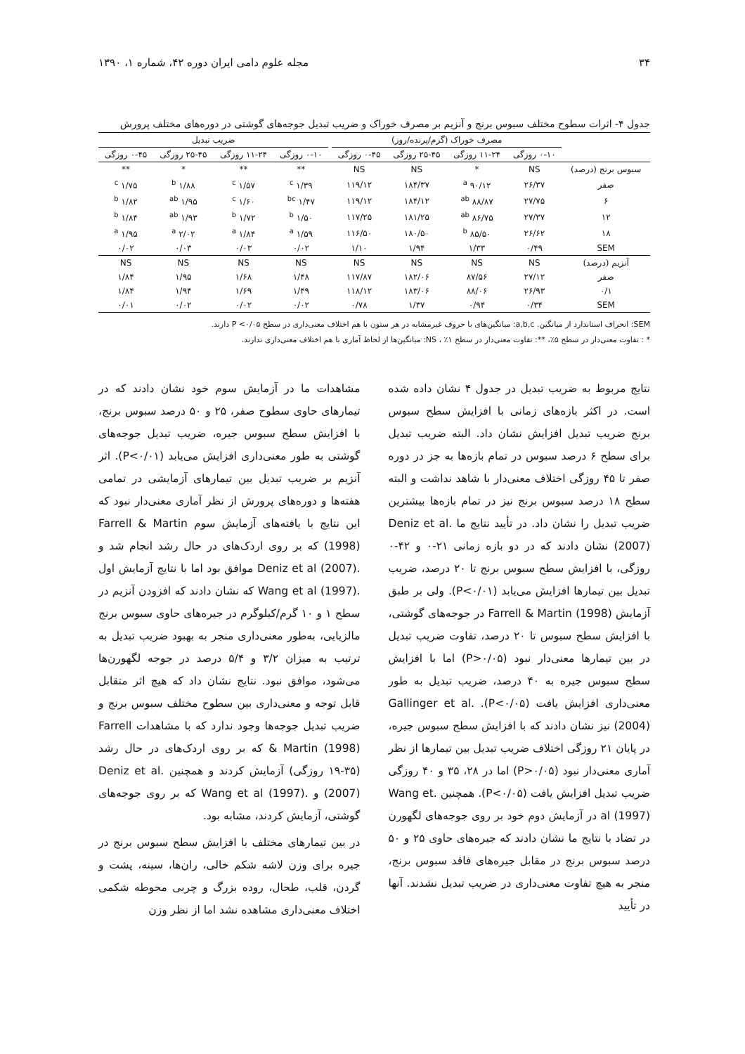۳۴ مجله علوم دامی ایران دوره ۴۲، شماره ۱، ۱۳۹۰
جدول ۴- اثرات سطوح مختلف سبوس برنج و آنزیم بر مصرف خوراک و ضریب تبدیل جوجه‌های گوشتی در دوره‌های مختلف پرورش
| | مصرف خوراک (گرم/پرنده/روز) | | | | | ضریب تبدیل | | | |
| --- | --- | --- | --- | --- | --- | --- | --- | --- | --- |
| | ۰-۱۰ روزگی | ۱۱-۲۴ روزگی | ۲۵-۴۵ روزگی | ۰-۴۵ روزگی | | ۰-۱۰ روزگی | ۱۱-۲۴ روزگی | ۲۵-۴۵ روزگی | ۰-۴۵ روزگی |
| سبوس برنج (درصد) | NS | * | NS | NS | | ** | ** | * | ** |
| صفر | ۲۶/۳۷ | ۹۰/۱۲ <sup>a</sup> | ۱۸۴/۳۷ | ۱۱۹/۱۲ | | ۱/۳۹ <sup>c</sup> | ۱/۵۷ <sup>c</sup> | ۱/۸۸ <sup>b</sup> | ۱/۷۵ <sup>c</sup> |
| ۶ | ۲۷/۷۵ | ۸۸/۸۷ <sup>ab</sup> | ۱۸۴/۱۲ | ۱۱۹/۱۲ | | ۱/۴۷ <sup>bc</sup> | ۱/۶۰ <sup>c</sup> | ۱/۹۵ <sup>ab</sup> | ۱/۸۲ <sup>b</sup> |
| ۱۲ | ۲۷/۳۷ | ۸۶/۷۵ <sup>ab</sup> | ۱۸۱/۲۵ | ۱۱۷/۲۵ | | ۱/۵۰ <sup>b</sup> | ۱/۷۲ <sup>b</sup> | ۱/۹۳ <sup>ab</sup> | ۱/۸۴ <sup>b</sup> |
| ۱۸ | ۲۶/۶۲ | ۸۵/۵۰ <sup>b</sup> | ۱۸۰/۵۰ | ۱۱۶/۵۰ | | ۱/۵۹ <sup>a</sup> | ۱/۸۴ <sup>a</sup> | ۲/۰۲ <sup>a</sup> | ۱/۹۵ <sup>a</sup> |
| SEM | ۰/۴۹ | ۱/۳۳ | ۱/۹۴ | ۱/۱۰ | | ۰/۰۲ | ۰/۰۳ | ۰/۰۳ | ۰/۰۲ |
| آنزیم (درصد) | NS | NS | NS | NS | | NS | NS | NS | NS |
| صفر | ۲۷/۱۲ | ۸۷/۵۶ | ۱۸۲/۰۶ | ۱۱۷/۸۷ | | ۱/۴۸ | ۱/۶۸ | ۱/۹۵ | ۱/۸۴ |
| ۰/۱ | ۲۶/۹۳ | ۸۸/۰۶ | ۱۸۳/۰۶ | ۱۱۸/۱۲ | | ۱/۴۹ | ۱/۶۹ | ۱/۹۴ | ۱/۸۴ |
| SEM | ۰/۳۴ | ۰/۹۴ | ۱/۳۷ | ۰/۷۸ | | ۰/۰۲ | ۰/۰۲ | ۰/۰۲ | ۰/۰۱ |
SEM: انحراف استاندارد از میانگین. a,b,c: میانگین‌های با حروف غیرمشابه در هر ستون با هم اختلاف معنی‌داری در سطح P <۰/۰۵ دارند.
* : تفاوت معنی‌دار در سطح ۵٪، **: تفاوت معنی‌دار در سطح ۱٪ ، NS: میانگین‌ها از لحاظ آماری با هم اختلاف معنی‌داری ندارند.
نتایج مربوط به ضریب تبدیل در جدول ۴ نشان داده شده است. در اکثر بازه‌های زمانی با افزایش سطح سبوس برنج ضریب تبدیل افزایش نشان داد. البته ضریب تبدیل برای سطح ۶ درصد سبوس در تمام بازه‌ها به جز در دوره صفر تا ۴۵ روزگی اختلاف معنی‌دار با شاهد نداشت و البته سطح ۱۸ درصد سبوس برنج نیز در تمام بازه‌ها بیشترین ضریب تبدیل را نشان داد. در تأیید نتایج ما .Deniz et al (2007) نشان دادند که در دو بازه زمانی ۲۱-۰ و ۴۲-۰ روزگی، با افزایش سطح سبوس برنج تا ۲۰ درصد، ضریب تبدیل بین تیمارها افزایش می‌یابد (P<۰/۰۱). ولی بر طبق آزمایش Farrell & Martin (1998) در جوجه‌های گوشتی، با افزایش سطح سبوس تا ۲۰ درصد، تفاوت ضریب تبدیل در بین تیمارها معنی‌دار نبود (P>۰/۰۵) اما با افزایش سطح سبوس جیره به ۴۰ درصد، ضریب تبدیل به طور معنی‌داری افزایش یافت (P<۰/۰۵). .Gallinger et al (2004) نیز نشان دادند که با افزایش سطح سبوس جیره، در پایان ۲۱ روزگی اختلاف ضریب تبدیل بین تیمارها از نظر آماری معنی‌دار نبود (P>۰/۰۵) اما در ۲۸، ۳۵ و ۴۰ روزگی ضریب تبدیل افزایش یافت (P<۰/۰۵). همچنین .Wang et al (1997) در آزمایش دوم خود بر روی جوجه‌های لگهورن در تضاد با نتایج ما نشان دادند که جیره‌های حاوی ۲۵ و ۵۰ درصد سبوس برنج در مقابل جیره‌های فاقد سبوس برنج، منجر به هیچ تفاوت معنی‌داری در ضریب تبدیل نشدند. آنها در تأیید
مشاهدات ما در آزمایش سوم خود نشان دادند که در تیمارهای حاوی سطوح صفر، ۲۵ و ۵۰ درصد سبوس برنج، با افزایش سطح سبوس جیره، ضریب تبدیل جوجه‌های گوشتی به طور معنی‌داری افزایش می‌یابد (P<۰/۰۱). اثر آنزیم بر ضریب تبدیل بین تیمارهای آزمایشی در تمامی هفته‌ها و دوره‌های پرورش از نظر آماری معنی‌دار نبود که این نتایج با یافته‌های آزمایش سوم Farrell & Martin (1998) که بر روی اردک‌های در حال رشد انجام شد و .Deniz et al (2007) موافق بود اما با نتایج آزمایش اول .Wang et al (1997) که نشان دادند که افزودن آنزیم در سطح ۱ و ۱۰ گرم/کیلوگرم در جیره‌های حاوی سبوس برنج مالزیایی، به‌طور معنی‌داری منجر به بهبود ضریب تبدیل به ترتیب به میزان ۳/۲ و ۵/۴ درصد در جوجه لگهورن‌ها می‌شود، موافق نبود. نتایج نشان داد که هیچ اثر متقابل قابل توجه و معنی‌داری بین سطوح مختلف سبوس برنج و ضریب تبدیل جوجه‌ها وجود ندارد که با مشاهدات Farrell & Martin (1998) که بر روی اردک‌های در حال رشد (۳۵-۱۹ روزگی) آزمایش کردند و همچنین .Deniz et al (2007) و .Wang et al (1997) که بر روی جوجه‌های گوشتی، آزمایش کردند، مشابه بود.
در بین تیمارهای مختلف با افزایش سطح سبوس برنج در جیره برای وزن لاشه شکم خالی، ران‌ها، سینه، پشت و گردن، قلب، طحال، روده بزرگ و چربی محوطه شکمی اختلاف معنی‌داری مشاهده نشد اما از نظر وزن